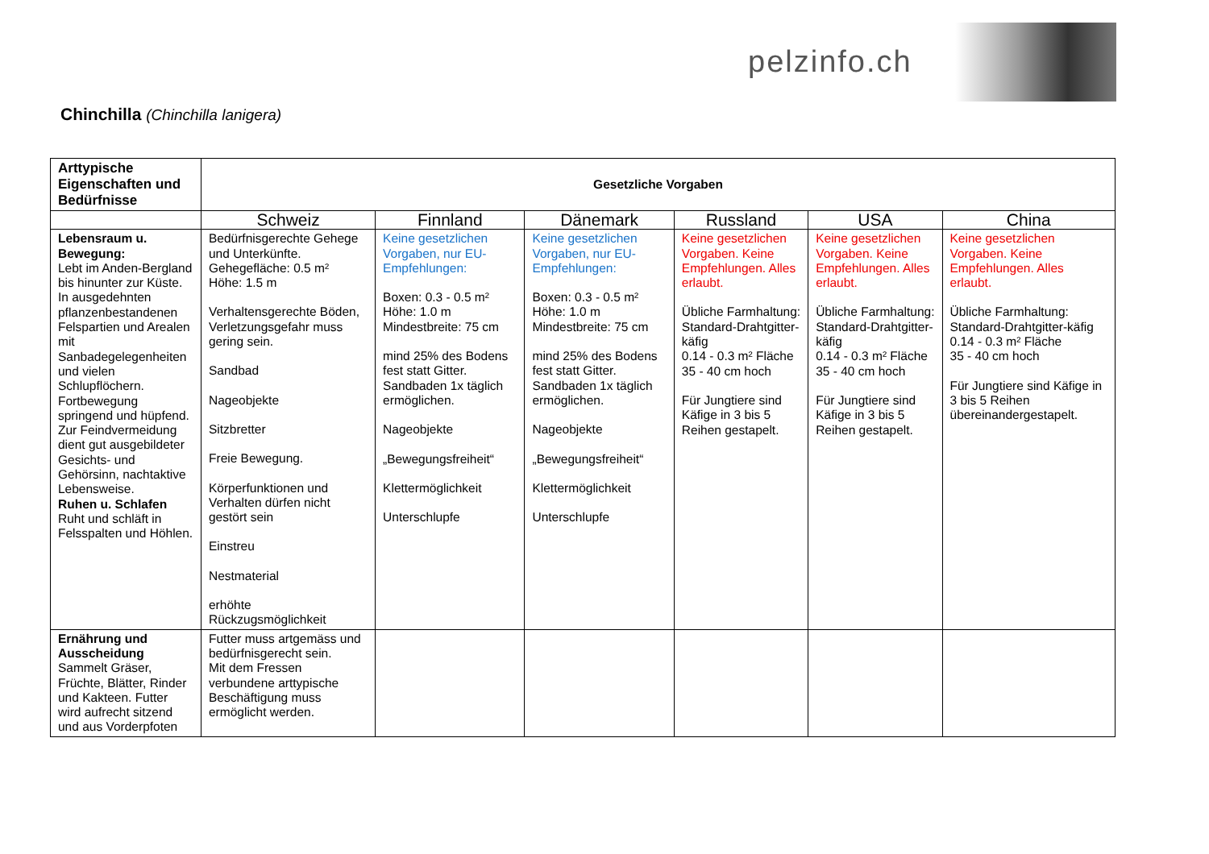pelzinfo.ch
Chinchilla (Chinchilla lanigera)
| Arttypische Eigenschaften und Bedürfnisse | Gesetzliche Vorgaben | | | | | |
| --- | --- | --- | --- | --- | --- | --- |
| | Schweiz | Finnland | Dänemark | Russland | USA | China |
| Lebensraum u. Bewegung: Lebt im Anden-Bergland bis hinunter zur Küste. In ausgedehnten pflanzenbestandenen Felspartien und Arealen mit Sanbadegelegenheiten und vielen Schlupflöchern. Fortbewegung springend und hüpfend. Zur Feindvermeidung dient gut ausgebildeter Gesichts- und Gehörsinn, nachtaktive Lebensweise. Ruhen u. Schlafen Ruht und schläft in Felsspalten und Höhlen. | Bedürfnisgerechte Gehege und Unterkünfte. Gehegefläche: 0.5 m² Höhe: 1.5 m Verhaltensgerechte Böden, Verletzungsgefahr muss gering sein. Sandbad Nageobjekte Sitzbretter Freie Bewegung. Körperfunktionen und Verhalten dürfen nicht gestört sein Einstreu Nestmaterial erhöhte Rückzugsmöglichkeit | Keine gesetzlichen Vorgaben, nur EU-Empfehlungen: Boxen: 0.3 - 0.5 m² Höhe: 1.0 m Mindestbreite: 75 cm mind 25% des Bodens fest statt Gitter. Sandbaden 1x täglich ermöglichen. Nageobjekte „Bewegungsfreiheit“ Klettermöglichkeit Unterschlupfe | Keine gesetzlichen Vorgaben, nur EU-Empfehlungen: Boxen: 0.3 - 0.5 m² Höhe: 1.0 m Mindestbreite: 75 cm mind 25% des Bodens fest statt Gitter. Sandbaden 1x täglich ermöglichen. Nageobjekte „Bewegungsfreiheit“ Klettermöglichkeit Unterschlupfe | Keine gesetzlichen Vorgaben. Keine Empfehlungen. Alles erlaubt. Übliche Farmhaltung: Standard-Drahtgitter-käfig 0.14 - 0.3 m² Fläche 35 - 40 cm hoch Für Jungtiere sind Käfige in 3 bis 5 Reihen gestapelt. | Keine gesetzlichen Vorgaben. Keine Empfehlungen. Alles erlaubt. Übliche Farmhaltung: Standard-Drahtgitter-käfig 0.14 - 0.3 m² Fläche 35 - 40 cm hoch Für Jungtiere sind Käfige in 3 bis 5 Reihen gestapelt. | Keine gesetzlichen Vorgaben. Keine Empfehlungen. Alles erlaubt. Übliche Farmhaltung: Standard-Drahtgitter-käfig 0.14 - 0.3 m² Fläche 35 - 40 cm hoch Für Jungtiere sind Käfige in 3 bis 5 Reihen übereinandergestapelt. |
| Ernährung und Ausscheidung Sammelt Gräser, Früchte, Blätter, Rinder und Kakteen. Futter wird aufrecht sitzend und aus Vorderpfoten | Futter muss artgemäss und bedürfnisgerecht sein. Mit dem Fressen verbundene arttypische Beschäftigung muss ermöglicht werden. | | | | | |